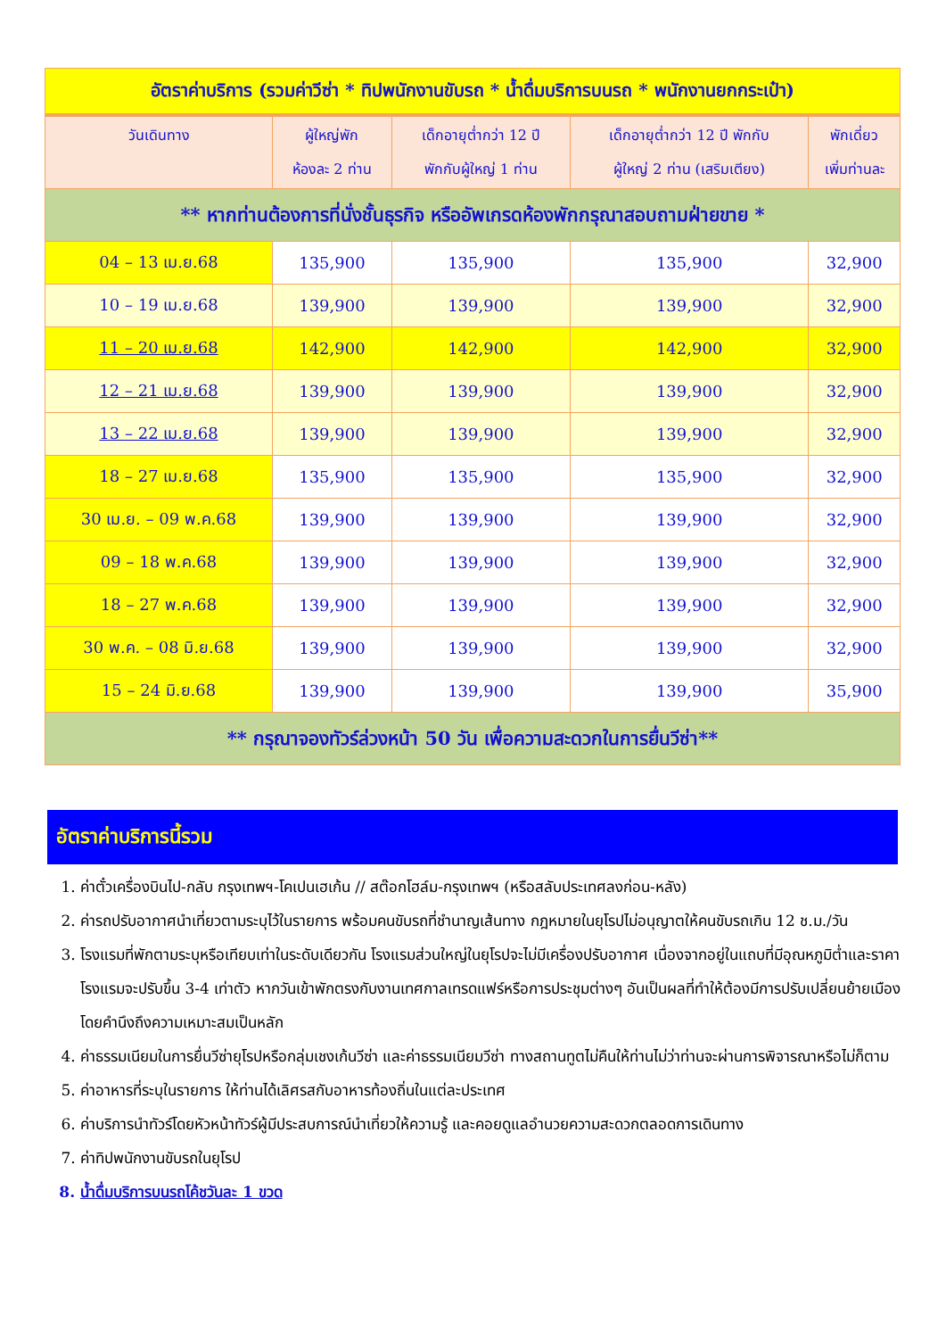| อัตราค่าบริการ (รวมค่าวีซ่า * ทิปพนักงานขับรถ * น้ำดื่มบริการบนรถ * พนักงานยกกระเป๋า) | | | | |
| วันเดินทาง | ผู้ใหญ่พัก ห้องละ 2 ท่าน | เด็กอายุต่ำกว่า 12 ปี พักกับผู้ใหญ่ 1 ท่าน | เด็กอายุต่ำกว่า 12 ปี พักกับ ผู้ใหญ่ 2 ท่าน (เสริมเตียง) | พักเดี่ยว เพิ่มท่านละ |
| ** หากท่านต้องการที่นั่งชั้นธุรกิจ หรืออัพเกรดห้องพักกรุณาสอบถามฝ่ายขาย * | | | | |
| 04 – 13 เม.ย.68 | 135,900 | 135,900 | 135,900 | 32,900 |
| 10 – 19 เม.ย.68 | 139,900 | 139,900 | 139,900 | 32,900 |
| 11 – 20 เม.ย.68 | 142,900 | 142,900 | 142,900 | 32,900 |
| 12 – 21 เม.ย.68 | 139,900 | 139,900 | 139,900 | 32,900 |
| 13 – 22 เม.ย.68 | 139,900 | 139,900 | 139,900 | 32,900 |
| 18 – 27 เม.ย.68 | 135,900 | 135,900 | 135,900 | 32,900 |
| 30 เม.ย. – 09 พ.ค.68 | 139,900 | 139,900 | 139,900 | 32,900 |
| 09 – 18 พ.ค.68 | 139,900 | 139,900 | 139,900 | 32,900 |
| 18 – 27 พ.ค.68 | 139,900 | 139,900 | 139,900 | 32,900 |
| 30 พ.ค. – 08 มิ.ย.68 | 139,900 | 139,900 | 139,900 | 32,900 |
| 15 – 24 มิ.ย.68 | 139,900 | 139,900 | 139,900 | 35,900 |
| ** กรุณาจองทัวร์ล่วงหน้า 50 วัน เพื่อความสะดวกในการยื่นวีซ่า** | | | | |
อัตราค่าบริการนี้รวม
1. ค่าตั๋วเครื่องบินไป-กลับ กรุงเทพฯ-โคเปนเฮเก้น // สต๊อกโฮล์ม-กรุงเทพฯ (หรือสลับประเทศลงก่อน-หลัง)
2. ค่ารถปรับอากาศนำเที่ยวตามระบุไว้ในรายการ พร้อมคนขับรถที่ชำนาญเส้นทาง กฎหมายในยุโรปไม่อนุญาตให้คนขับรถเกิน 12 ช.ม./วัน
3. โรงแรมที่พักตามระบุหรือเทียบเท่าในระดับเดียวกัน โรงแรมส่วนใหญ่ในยุโรปจะไม่มีเครื่องปรับอากาศ เนื่องจากอยู่ในแถบที่มีอุณหภูมิต่ำและราคาโรงแรมจะปรับขึ้น 3-4 เท่าตัว หากวันเข้าพักตรงกับงานเทศกาลเทรดแฟร์หรือการประชุมต่างๆ อันเป็นผลที่ทำให้ต้องมีการปรับเปลี่ยนย้ายเมือง โดยคำนึงถึงความเหมาะสมเป็นหลัก
4. ค่าธรรมเนียมในการยื่นวีซ่ายุโรปหรือกลุ่มเชงเก้นวีซ่า และค่าธรรมเนียมวีซ่า ทางสถานทูตไม่คืนให้ท่านไม่ว่าท่านจะผ่านการพิจารณาหรือไม่ก็ตาม
5. ค่าอาหารที่ระบุในรายการ ให้ท่านได้เลิศรสกับอาหารท้องถิ่นในแต่ละประเทศ
6. ค่าบริการนำทัวร์โดยหัวหน้าทัวร์ผู้มีประสบการณ์นำเที่ยวให้ความรู้ และคอยดูแลอำนวยความสะดวกตลอดการเดินทาง
7. ค่าทิปพนักงานขับรถในยุโรป
8. น้ำดื่มบริการบนรถโค้ชวันละ 1 ขวด